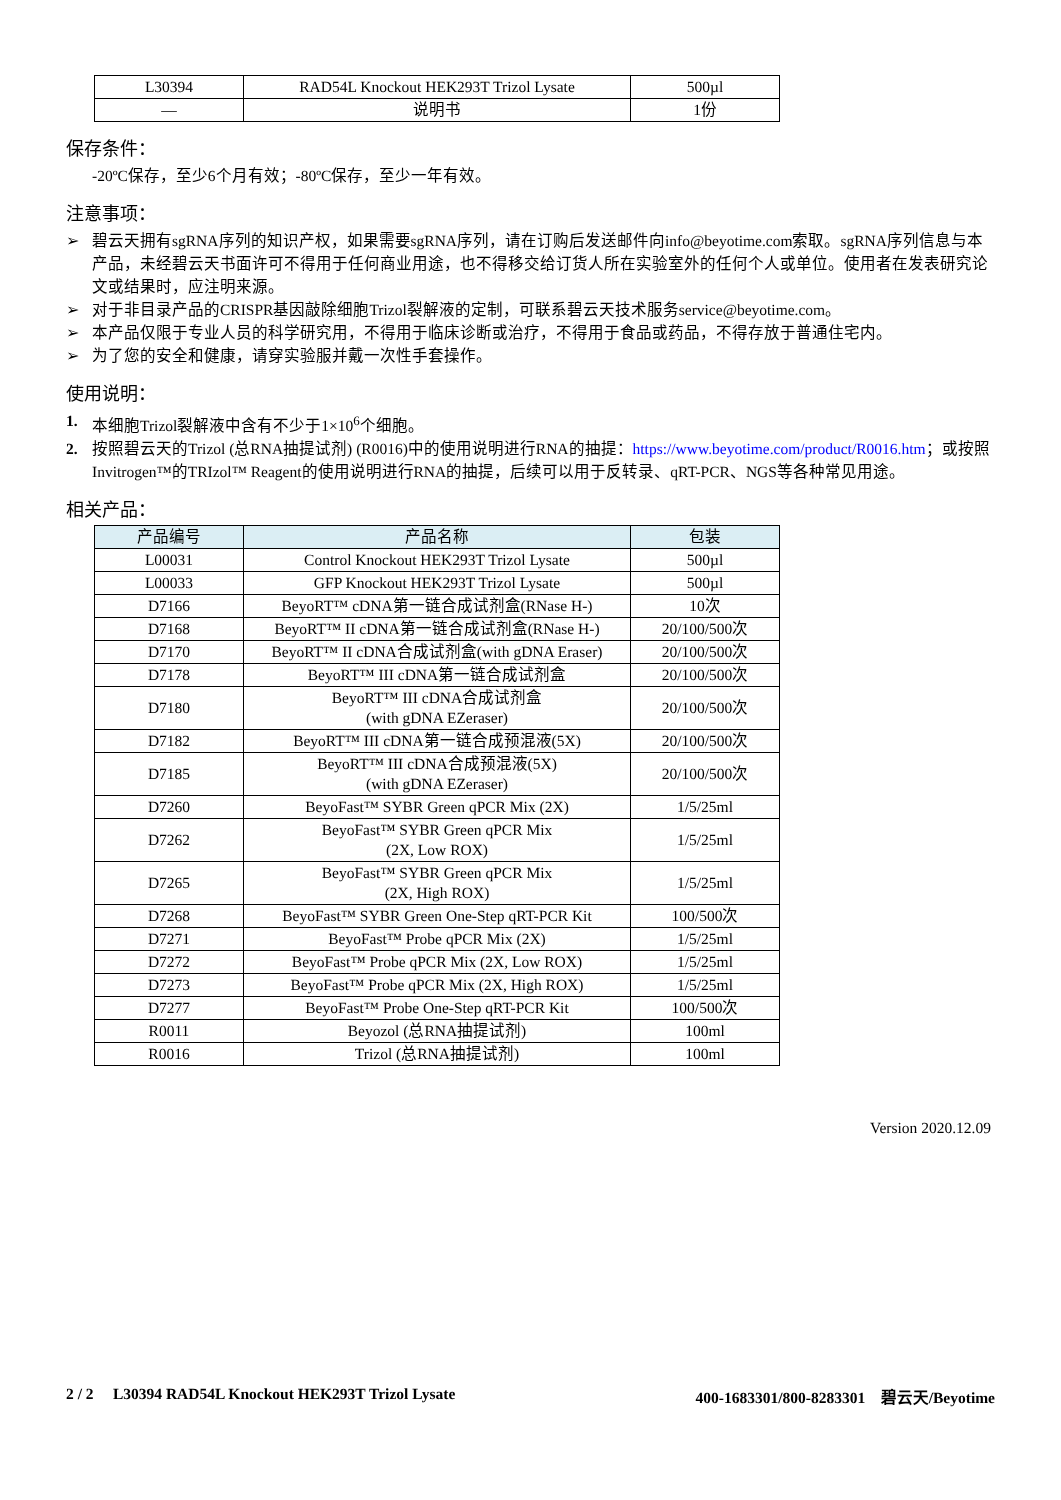| L30394 | RAD54L Knockout HEK293T Trizol Lysate | 500µl |
| — | 说明书 | 1份 |
保存条件：
-20ºC保存，至少6个月有效；-80ºC保存，至少一年有效。
注意事项：
➢ 碧云天拥有sgRNA序列的知识产权，如果需要sgRNA序列，请在订购后发送邮件向info@beyotime.com索取。sgRNA序列信息与本产品，未经碧云天书面许可不得用于任何商业用途，也不得移交给订货人所在实验室外的任何个人或单位。使用者在发表研究论文或结果时，应注明来源。
➢ 对于非目录产品的CRISPR基因敲除细胞Trizol裂解液的定制，可联系碧云天技术服务service@beyotime.com。
➢ 本产品仅限于专业人员的科学研究用，不得用于临床诊断或治疗，不得用于食品或药品，不得存放于普通住宅内。
➢ 为了您的安全和健康，请穿实验服并戴一次性手套操作。
使用说明：
1. 本细胞Trizol裂解液中含有不少于1×10<sup>6</sup>个细胞。
2. 按照碧云天的Trizol (总RNA抽提试剂) (R0016)中的使用说明进行RNA的抽提：https://www.beyotime.com/product/R0016.htm；或按照Invitrogen™的TRIzol™ Reagent的使用说明进行RNA的抽提，后续可以用于反转录、qRT-PCR、NGS等各种常见用途。
相关产品：
| 产品编号 | 产品名称 | 包装 |
| --- | --- | --- |
| L00031 | Control Knockout HEK293T Trizol Lysate | 500µl |
| L00033 | GFP Knockout HEK293T Trizol Lysate | 500µl |
| D7166 | BeyoRT™ cDNA第一链合成试剂盒(RNase H-) | 10次 |
| D7168 | BeyoRT™ II cDNA第一链合成试剂盒(RNase H-) | 20/100/500次 |
| D7170 | BeyoRT™ II cDNA合成试剂盒(with gDNA Eraser) | 20/100/500次 |
| D7178 | BeyoRT™ III cDNA第一链合成试剂盒 | 20/100/500次 |
| D7180 | BeyoRT™ III cDNA合成试剂盒 (with gDNA EZeraser) | 20/100/500次 |
| D7182 | BeyoRT™ III cDNA第一链合成预混液(5X) | 20/100/500次 |
| D7185 | BeyoRT™ III cDNA合成预混液(5X) (with gDNA EZeraser) | 20/100/500次 |
| D7260 | BeyoFast™ SYBR Green qPCR Mix (2X) | 1/5/25ml |
| D7262 | BeyoFast™ SYBR Green qPCR Mix (2X, Low ROX) | 1/5/25ml |
| D7265 | BeyoFast™ SYBR Green qPCR Mix (2X, High ROX) | 1/5/25ml |
| D7268 | BeyoFast™ SYBR Green One-Step qRT-PCR Kit | 100/500次 |
| D7271 | BeyoFast™ Probe qPCR Mix (2X) | 1/5/25ml |
| D7272 | BeyoFast™ Probe qPCR Mix (2X, Low ROX) | 1/5/25ml |
| D7273 | BeyoFast™ Probe qPCR Mix (2X, High ROX) | 1/5/25ml |
| D7277 | BeyoFast™ Probe One-Step qRT-PCR Kit | 100/500次 |
| R0011 | Beyozol (总RNA抽提试剂) | 100ml |
| R0016 | Trizol (总RNA抽提试剂) | 100ml |
Version 2020.12.09
2 / 2 L30394 RAD54L Knockout HEK293T Trizol Lysate 400-1683301/800-8283301 碧云天/Beyotime